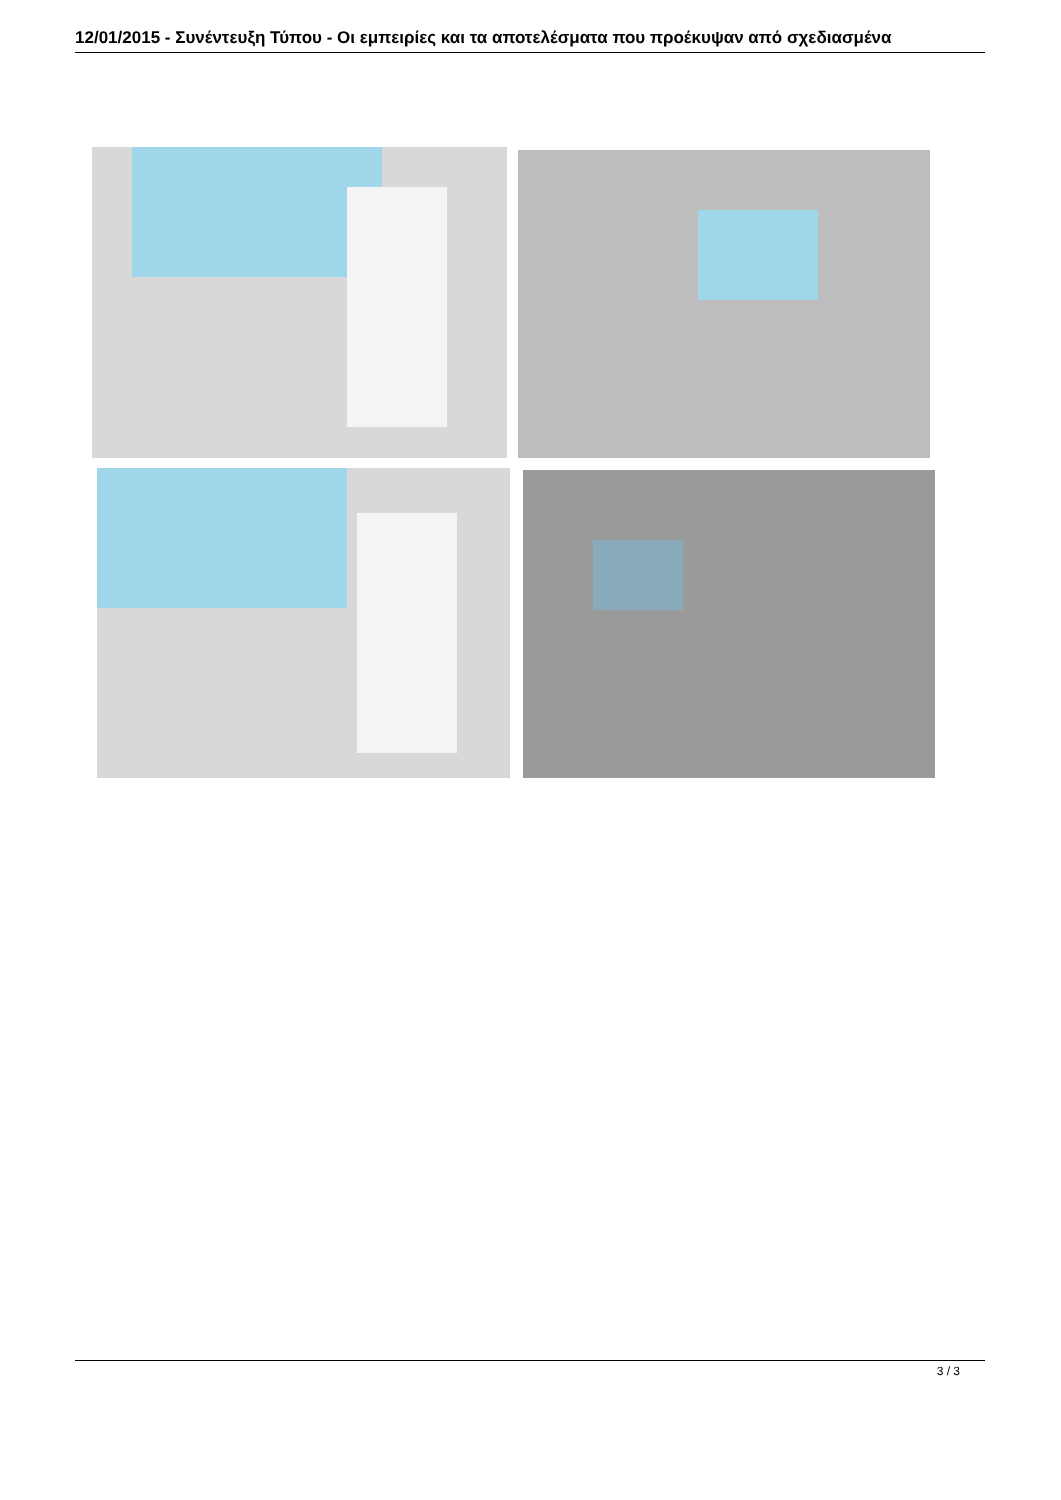12/01/2015 - Συνέντευξη Τύπου - Οι εμπειρίες και τα αποτελέσματα που προέκυψαν από σχεδιασμένα
3 / 3